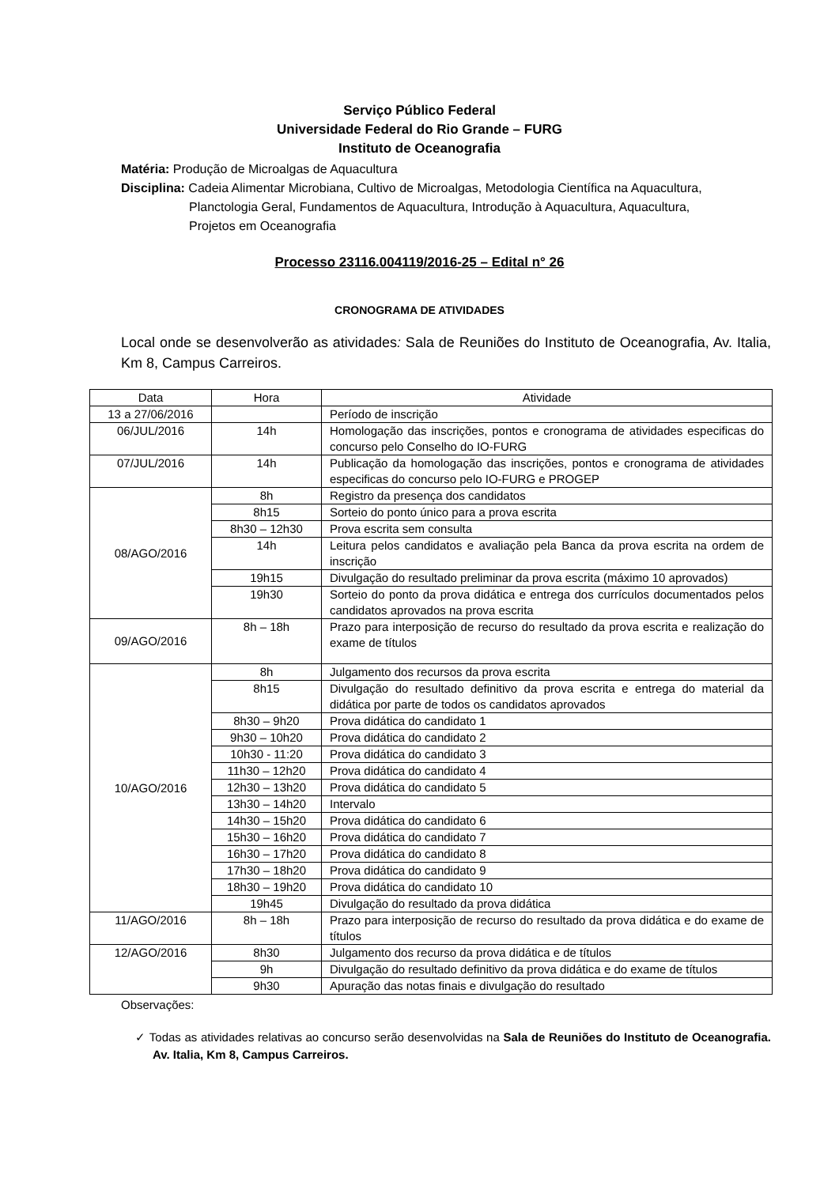Serviço Público Federal
Universidade Federal do Rio Grande – FURG
Instituto de Oceanografia
Matéria: Produção de Microalgas de Aquacultura
Disciplina: Cadeia Alimentar Microbiana, Cultivo de Microalgas, Metodologia Científica na Aquacultura,
Planctologia Geral, Fundamentos de Aquacultura, Introdução à Aquacultura, Aquacultura,
Projetos em Oceanografia
Processo 23116.004119/2016-25 – Edital n° 26
CRONOGRAMA DE ATIVIDADES
Local onde se desenvolverão as atividades: Sala de Reuniões do Instituto de Oceanografia, Av. Italia, Km 8, Campus Carreiros.
| Data | Hora | Atividade |
| --- | --- | --- |
| 13 a 27/06/2016 | | Período de inscrição |
| 06/JUL/2016 | 14h | Homologação das inscrições, pontos e cronograma de atividades especificas do concurso pelo Conselho do IO-FURG |
| 07/JUL/2016 | 14h | Publicação da homologação das inscrições, pontos e cronograma de atividades especificas do concurso pelo IO-FURG e PROGEP |
| 08/AGO/2016 | 8h | Registro da presença dos candidatos |
| | 8h15 | Sorteio do ponto único para a prova escrita |
| | 8h30 – 12h30 | Prova escrita sem consulta |
| | 14h | Leitura pelos candidatos e avaliação pela Banca da prova escrita na ordem de inscrição |
| | 19h15 | Divulgação do resultado preliminar da prova escrita (máximo 10 aprovados) |
| | 19h30 | Sorteio do ponto da prova didática e entrega dos currículos documentados pelos candidatos aprovados na prova escrita |
| 09/AGO/2016 | 8h – 18h | Prazo para interposição de recurso do resultado da prova escrita e realização do exame de títulos |
| 10/AGO/2016 | 8h | Julgamento dos recursos da prova escrita |
| | 8h15 | Divulgação do resultado definitivo da prova escrita e entrega do material da didática por parte de todos os candidatos aprovados |
| | 8h30 – 9h20 | Prova didática do candidato 1 |
| | 9h30 – 10h20 | Prova didática do candidato 2 |
| | 10h30 - 11:20 | Prova didática do candidato 3 |
| | 11h30 – 12h20 | Prova didática do candidato 4 |
| | 12h30 – 13h20 | Prova didática do candidato 5 |
| | 13h30 – 14h20 | Intervalo |
| | 14h30 – 15h20 | Prova didática do candidato 6 |
| | 15h30 – 16h20 | Prova didática do candidato 7 |
| | 16h30 – 17h20 | Prova didática do candidato 8 |
| | 17h30 – 18h20 | Prova didática do candidato 9 |
| | 18h30 – 19h20 | Prova didática do candidato 10 |
| | 19h45 | Divulgação do resultado da prova didática |
| 11/AGO/2016 | 8h – 18h | Prazo para interposição de recurso do resultado da prova didática e do exame de títulos |
| 12/AGO/2016 | 8h30 | Julgamento dos recurso da prova didática e de títulos |
| | 9h | Divulgação do resultado definitivo da prova didática e do exame de títulos |
| | 9h30 | Apuração das notas finais e divulgação do resultado |
Observações:
✓ Todas as atividades relativas ao concurso serão desenvolvidas na Sala de Reuniões do Instituto de Oceanografia. Av. Italia, Km 8, Campus Carreiros.